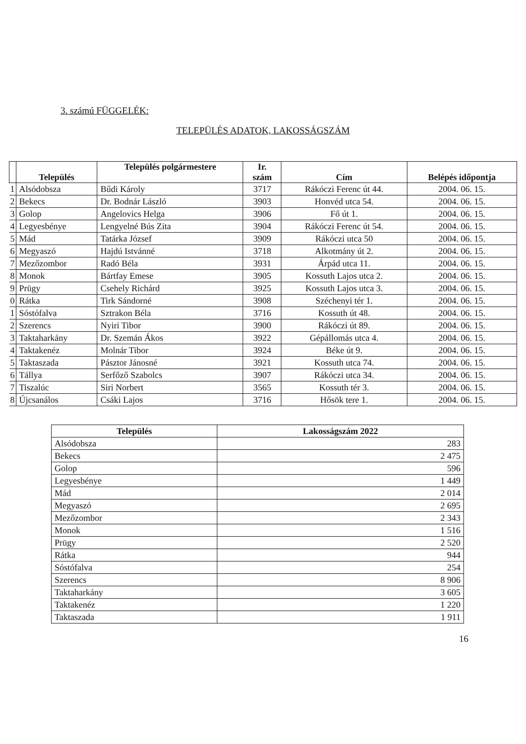3. számú FÜGGELÉK:
TELEPÜLÉS ADATOK, LAKOSSÁGSZÁM
| | Település | Település polgármestere | Ir. szám | Cím | Belépés időpontja |
| --- | --- | --- | --- | --- | --- |
| 1 | Alsódobsza | Bűdi Károly | 3717 | Rákóczi Ferenc út 44. | 2004. 06. 15. |
| 2 | Bekecs | Dr. Bodnár László | 3903 | Honvéd utca 54. | 2004. 06. 15. |
| 3 | Golop | Angelovics Helga | 3906 | Fő út 1. | 2004. 06. 15. |
| 4 | Legyesbénye | Lengyelné Bús Zita | 3904 | Rákóczi Ferenc út 54. | 2004. 06. 15. |
| 5 | Mád | Tatárka József | 3909 | Rákóczi utca 50 | 2004. 06. 15. |
| 6 | Megyaszó | Hajdú Istvánné | 3718 | Alkotmány út 2. | 2004. 06. 15. |
| 7 | Mezőzombor | Radó Béla | 3931 | Árpád utca 11. | 2004. 06. 15. |
| 8 | Monok | Bártfay Emese | 3905 | Kossuth Lajos utca 2. | 2004. 06. 15. |
| 9 | Prügy | Csehely Richárd | 3925 | Kossuth Lajos utca 3. | 2004. 06. 15. |
| 0 | Rátka | Tirk Sándorné | 3908 | Széchenyi tér 1. | 2004. 06. 15. |
| 1 | Sóstófalva | Sztrakon Béla | 3716 | Kossuth út 48. | 2004. 06. 15. |
| 2 | Szerencs | Nyiri Tibor | 3900 | Rákóczi út 89. | 2004. 06. 15. |
| 3 | Taktaharkány | Dr. Szemán Ákos | 3922 | Gépállomás utca 4. | 2004. 06. 15. |
| 4 | Taktakenéz | Molnár Tibor | 3924 | Béke út 9. | 2004. 06. 15. |
| 5 | Taktaszada | Pásztor Jánosné | 3921 | Kossuth utca 74. | 2004. 06. 15. |
| 6 | Tállya | Serfőző Szabolcs | 3907 | Rákóczi utca 34. | 2004. 06. 15. |
| 7 | Tiszalúc | Siri Norbert | 3565 | Kossuth tér 3. | 2004. 06. 15. |
| 8 | Újcsanálos | Csáki Lajos | 3716 | Hősök tere 1. | 2004. 06. 15. |
| Település | Lakosságszám 2022 |
| --- | --- |
| Alsódobsza | 283 |
| Bekecs | 2 475 |
| Golop | 596 |
| Legyesbénye | 1 449 |
| Mád | 2 014 |
| Megyaszó | 2 695 |
| Mezőzombor | 2 343 |
| Monok | 1 516 |
| Prügy | 2 520 |
| Rátka | 944 |
| Sóstófalva | 254 |
| Szerencs | 8 906 |
| Taktaharkány | 3 605 |
| Taktakenéz | 1 220 |
| Taktaszada | 1 911 |
16